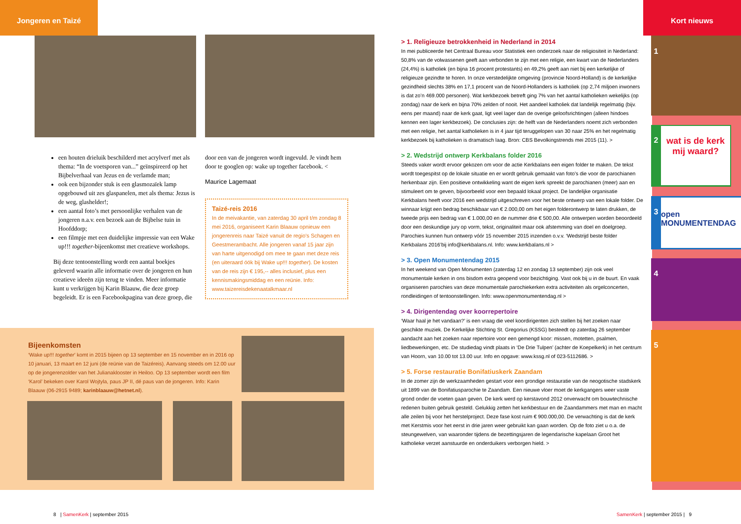Jongeren en Taizé Kort nieuws
een houten drieluik beschilderd met acrylverf met als thema: “In de voetsporen van...” geïnspireerd op het Bijbelverhaal van Jezus en de verlamde man;
ook een bijzonder stuk is een glasmozaïek lamp opgebouwd uit zes glaspanelen, met als thema: Jezus is de weg, glashelder!;
een aantal foto’s met persoonlijke verhalen van de jongeren n.a.v. een bezoek aan de Bijbelse tuin in Hoofddorp;
een filmpje met een duidelijke impressie van een Wake up!!! together-bijeenkomst met creatieve workshops.
Bij deze tentoonstelling wordt een aantal boekjes geleverd waarin alle informatie over de jongeren en hun creatieve ideeën zijn terug te vinden. Meer informatie kunt u verkrijgen bij Karin Blaauw, die deze groep begeleidt. Er is een Facebookpagina van deze groep, die
door een van de jongeren wordt ingevuld. Je vindt hem door te googlen op: wake up together facebook. <
Maurice Lagemaat
Taizé-reis 2016
In de meivakantie, van zaterdag 30 april t/m zondag 8 mei 2016, organiseert Karin Blaauw opnieuw een jongerenreis naar Taizé vanuit de regio’s Schagen en Geestmerambacht. Alle jongeren vanaf 15 jaar zijn van harte uitgenodigd om mee te gaan met deze reis (en uiteraard óók bij Wake up!!! together). De kosten van de reis zijn € 195,-- alles inclusief, plus een kennismakingsmiddag en een reünie. Info: www.taizereisdekenaatalkmaar.nl
Bijeenkomsten
‘Wake up!!! together’ komt in 2015 bijeen op 13 september en 15 november en in 2016 op 10 januari, 13 maart en 12 juni (de reünie van de Taizéreis). Aanvang steeds om 12.00 uur op de jongerenzolder van het Julianaklooster in Heiloo. Op 13 september wordt een film ‘Karol’ bekeken over Karol Wojtyla, paus JP II, dé paus van de jongeren. Info: Karin Blaauw (06-2915 9489; karinblaauw@hetnet.nl).
> 1. Religieuze betrokkenheid in Nederland in 2014
In mei publiceerde het Centraal Bureau voor Statistiek een onderzoek naar de religiositeit in Nederland: 50,8% van de volwassenen geeft aan verbonden te zijn met een religie, een kwart van de Nederlanders (24,4%) is katholiek (en bijna 16 procent protestants) en 49,2% geeft aan niet bij een kerkelijke of religieuze gezindte te horen. In onze verstedelijkte omgeving (provincie Noord-Holland) is de kerkelijke gezindheid slechts 38% en 17,1 procent van de Noord-Hollanders is katholiek (op 2,74 miljoen inwoners is dat zo’n 469.000 personen). Wat kerkbezoek betreft ging 7% van het aantal katholieken wekelijks (op zondag) naar de kerk en bijna 70% zelden of nooit. Het aandeel katholiek dat landelijk regelmatig (bijv. eens per maand) naar de kerk gaat, ligt veel lager dan de overige geloofsrichtingen (alleen hindoes kennen een lager kerkbezoek). De conclusies zijn: de helft van de Nederlanders noemt zich verbonden met een religie, het aantal katholieken is in 4 jaar tijd teruggelopen van 30 naar 25% en het regelmatig kerkbezoek bij katholieken is dramatisch laag. Bron: CBS Bevolkingstrends mei 2015 (11). >
> 2. Wedstrijd ontwerp Kerkbalans folder 2016
Steeds vaker wordt ervoor gekozen om voor de actie Kerkbalans een eigen folder te maken. De tekst wordt toegespitst op de lokale situatie en er wordt gebruik gemaakt van foto’s die voor de parochianen herkenbaar zijn. Een positieve ontwikkeling want de eigen kerk spreekt de parochianen (meer) aan en stimuleert om te geven, bijvoorbeeld voor een bepaald lokaal project. De landelijke organisatie Kerkbalans heeft voor 2016 een wedstrijd uitgeschreven voor het beste ontwerp van een lokale folder. De winnaar krijgt een bedrag beschikbaar van € 2.000,00 om het eigen folderontwerp te laten drukken, de tweede prijs een bedrag van € 1.000,00 en de nummer drie € 500,00. Alle ontwerpen worden beoordeeld door een deskundige jury op vorm, tekst, originaliteit maar ook afstemming van doel en doelgroep. Parochies kunnen hun ontwerp vóór 15 november 2015 inzenden o.v.v. ‘Wedstrijd beste folder Kerkbalans 2016’bij info@kerkbalans.nl. Info: www.kerkbalans.nl >
> 3. Open Monumentendag 2015
In het weekend van Open Monumenten (zaterdag 12 en zondag 13 september) zijn ook veel monumentale kerken in ons bisdom extra geopend voor bezichtiging. Vast ook bij u in de buurt. En vaak organiseren parochies van deze monumentale parochiekerken extra activiteiten als orgelconcerten, rondleidingen of tentoonstellingen. Info: www.openmonumentendag.nl >
> 4. Dirigentendag over koorrepertoire
‘Waar haal je het vandaan?’ is een vraag die veel koordirigenten zich stellen bij het zoeken naar geschikte muziek. De Kerkelijke Stichting St. Gregorius (KSSG) besteedt op zaterdag 26 september aandacht aan het zoeken naar repertoire voor een gemengd koor: missen, motetten, psalmen, liedbewerkingen, etc. De studiedag vindt plaats in ‘De Drie Tulpen’ (achter de Koepelkerk) in het centrum van Hoorn, van 10.00 tot 13.00 uur. Info en opgave: www.kssg.nl of 023-5112686. >
> 5. Forse restauratie Bonifatiuskerk Zaandam
In de zomer zijn de werkzaamheden gestart voor een grondige restauratie van de neogotische stadskerk uit 1899 van de Bonifatiusparochie te Zaandam. Een nieuwe vloer moet de kerkgangers weer vaste grond onder de voeten gaan geven. De kerk werd op kerstavond 2012 onverwacht om bouwtechnische redenen buiten gebruik gesteld. Gelukkig zetten het kerkbestuur en de Zaandammers met man en macht alle zeilen bij voor het herstelproject. Deze fase kost ruim € 900.000,00. De verwachting is dat de kerk met Kerstmis voor het eerst in drie jaren weer gebruikt kan gaan worden. Op de foto ziet u o.a. de steungewelven, van waaronder tijdens de bezettingsjaren de legendarische kapelaan Groot het katholieke verzet aanstuurde en onderduikers verborgen hield. >
1
wat is de kerk mij waard?
2
open MONUMENTENDAG
3
4
5
8 | SamenKerk | september 2015
SamenKerk | september 2015 | 9